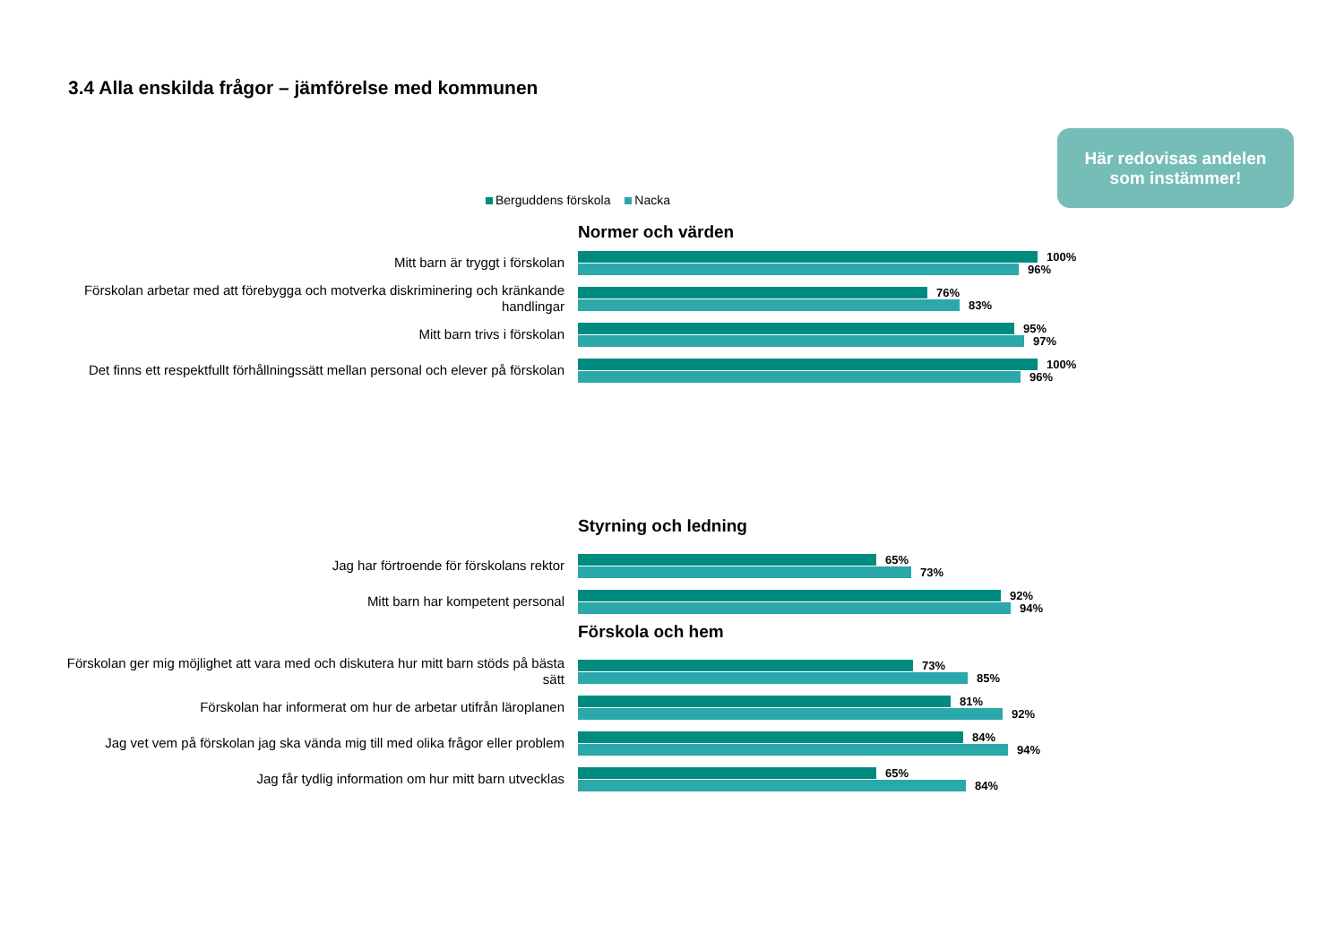3.4 Alla enskilda frågor – jämförelse med kommunen
Här redovisas andelen
som instämmer!
Berguddens förskola Nacka
Normer och värden
Mitt barn är tryggt i förskolan
100%
96%
Förskolan arbetar med att förebygga och motverka diskriminering och kränkande handlingar
76%
83%
Mitt barn trivs i förskolan
95%
97%
Det finns ett respektfullt förhållningssätt mellan personal och elever på förskolan
100%
96%
Styrning och ledning
Jag har förtroende för förskolans rektor
65%
73%
Mitt barn har kompetent personal
92%
94%
Förskola och hem
Förskolan ger mig möjlighet att vara med och diskutera hur mitt barn stöds på bästa sätt
73%
85%
Förskolan har informerat om hur de arbetar utifrån läroplanen
81%
92%
Jag vet vem på förskolan jag ska vända mig till med olika frågor eller problem
84%
94%
Jag får tydlig information om hur mitt barn utvecklas
65%
84%